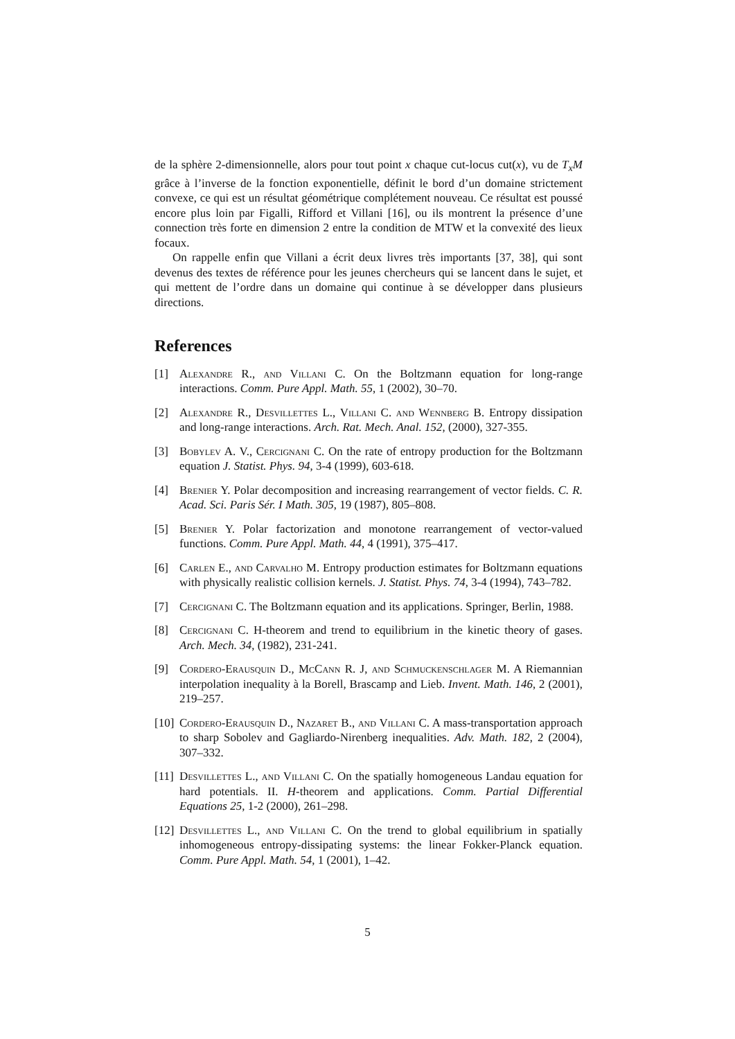de la sphère 2-dimensionnelle, alors pour tout point x chaque cut-locus cut(x), vu de T<sub>x</sub>M grâce à l’inverse de la fonction exponentielle, définit le bord d’un domaine strictement convexe, ce qui est un résultat géométrique complétement nouveau. Ce résultat est poussé encore plus loin par Figalli, Rifford et Villani [16], ou ils montrent la présence d’une connection très forte en dimension 2 entre la condition de MTW et la convexité des lieux focaux.
On rappelle enfin que Villani a écrit deux livres très importants [37, 38], qui sont devenus des textes de référence pour les jeunes chercheurs qui se lancent dans le sujet, et qui mettent de l’ordre dans un domaine qui continue à se développer dans plusieurs directions.
References
[1] Alexandre R., and Villani C. On the Boltzmann equation for long-range interactions. Comm. Pure Appl. Math. 55, 1 (2002), 30–70.
[2] Alexandre R., Desvillettes L., Villani C. and Wennberg B. Entropy dissipation and long-range interactions. Arch. Rat. Mech. Anal. 152, (2000), 327-355.
[3] Bobylev A. V., Cercignani C. On the rate of entropy production for the Boltzmann equation J. Statist. Phys. 94, 3-4 (1999), 603-618.
[4] Brenier Y. Polar decomposition and increasing rearrangement of vector fields. C. R. Acad. Sci. Paris Sér. I Math. 305, 19 (1987), 805–808.
[5] Brenier Y. Polar factorization and monotone rearrangement of vector-valued functions. Comm. Pure Appl. Math. 44, 4 (1991), 375–417.
[6] Carlen E., and Carvalho M. Entropy production estimates for Boltzmann equations with physically realistic collision kernels. J. Statist. Phys. 74, 3-4 (1994), 743–782.
[7] Cercignani C. The Boltzmann equation and its applications. Springer, Berlin, 1988.
[8] Cercignani C. H-theorem and trend to equilibrium in the kinetic theory of gases. Arch. Mech. 34, (1982), 231-241.
[9] Cordero-Erausquin D., McCann R. J, and Schmuckenschlager M. A Riemannian interpolation inequality à la Borell, Brascamp and Lieb. Invent. Math. 146, 2 (2001), 219–257.
[10] Cordero-Erausquin D., Nazaret B., and Villani C. A mass-transportation approach to sharp Sobolev and Gagliardo-Nirenberg inequalities. Adv. Math. 182, 2 (2004), 307–332.
[11] Desvillettes L., and Villani C. On the spatially homogeneous Landau equation for hard potentials. II. H-theorem and applications. Comm. Partial Differential Equations 25, 1-2 (2000), 261–298.
[12] Desvillettes L., and Villani C. On the trend to global equilibrium in spatially inhomogeneous entropy-dissipating systems: the linear Fokker-Planck equation. Comm. Pure Appl. Math. 54, 1 (2001), 1–42.
5